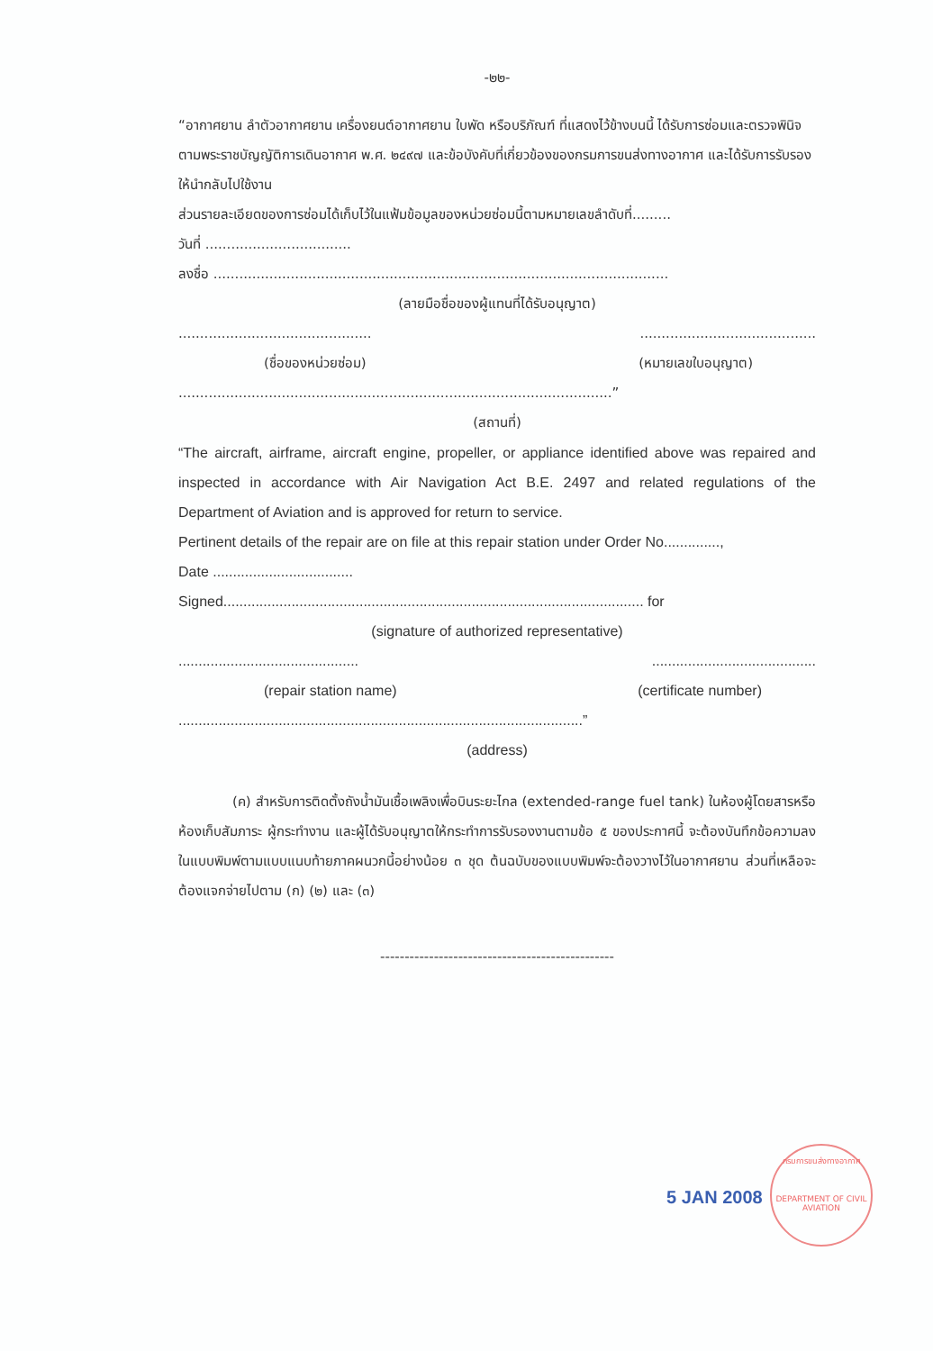-๒๒-
“อากาศยาน ลำตัวอากาศยาน เครื่องยนต์อากาศยาน ใบพัด หรือบริภัณฑ์ ที่แสดงไว้ข้างบนนี้ ได้รับการซ่อมและตรวจพินิจตามพระราชบัญญัติการเดินอากาศ พ.ศ. ๒๔๙๗ และข้อบังคับที่เกี่ยวข้องของกรมการขนส่งทางอากาศ และได้รับการรับรองให้นำกลับไปใช้งาน
ส่วนรายละเอียดของการซ่อมได้เก็บไว้ในแฟ้มข้อมูลของหน่วยซ่อมนี้ตามหมายเลขลำดับที่.........
วันที่ ..................................
ลงชื่อ ..........................................................................................................
(ลายมือชื่อของผู้แทนที่ได้รับอนุญาต)
......................................................................................
(ชื่อของหน่วยซ่อม) (หมายเลขใบอนุญาต)
.....................................................................................................”
(สถานที่)
“The aircraft, airframe, aircraft engine, propeller, or appliance identified above was repaired and inspected in accordance with Air Navigation Act B.E. 2497 and related regulations of the Department of Aviation and is approved for return to service.
Pertinent details of the repair are on file at this repair station under Order No..............,
Date ...................................
Signed......................................................................................................... for
(signature of authorized representative)
......................................................................................
(repair station name) (certificate number)
.....................................................................................................”
(address)
(ค) สำหรับการติดตั้งถังน้ำมันเชื้อเพลิงเพื่อบินระยะไกล (extended-range fuel tank) ในห้องผู้โดยสารหรือห้องเก็บสัมภาระ ผู้กระทำงาน และผู้ได้รับอนุญาตให้กระทำการรับรองงานตามข้อ ๕ ของประกาศนี้ จะต้องบันทึกข้อความลงในแบบพิมพ์ตามแบบแนบท้ายภาคผนวกนี้อย่างน้อย ๓ ชุด ต้นฉบับของแบบพิมพ์จะต้องวางไว้ในอากาศยาน ส่วนที่เหลือจะต้องแจกจ่ายไปตาม (ก) (๒) และ (๓)
------------------------------------------------
5 JAN 2008
กรมการขนส่งทางอากาศ
DEPARTMENT OF CIVIL AVIATION